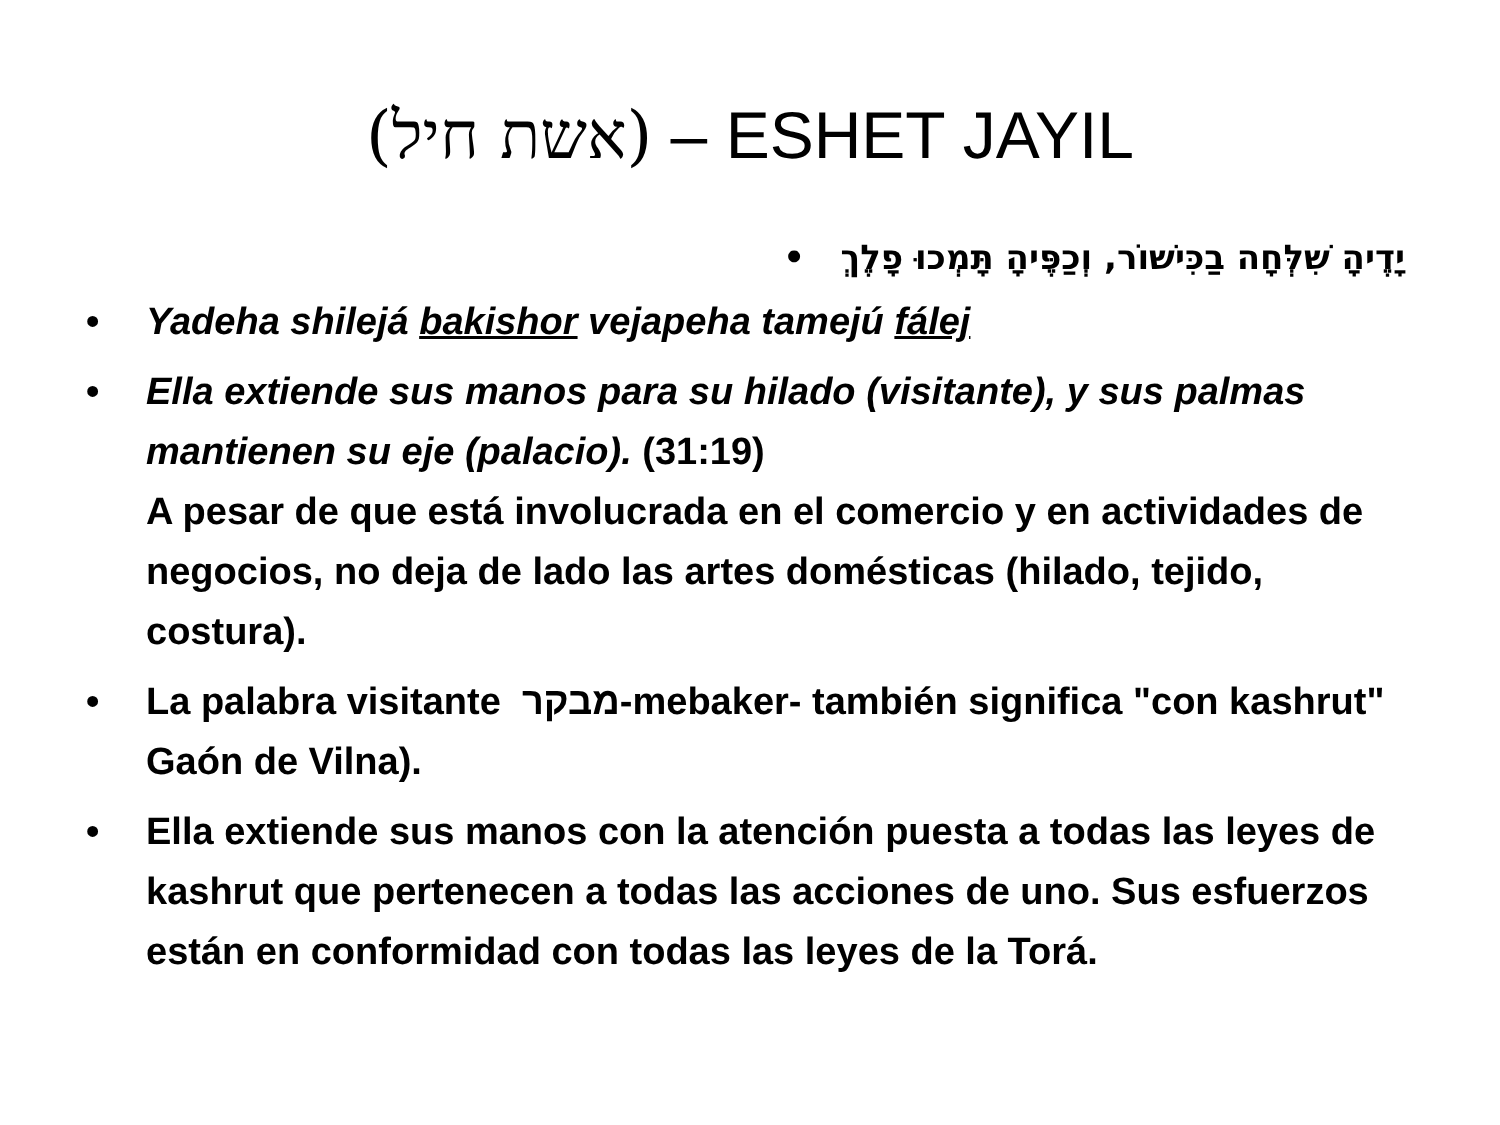(אשת חיל) – ESHET JAYIL
יָדֶיהָ שִׁלְּחָה בַכִּישׁוֹר, וְכַפֶּיהָ תָּמְכוּ פָלֶךְ •
• Yadeha shilejá bakishor vejapeha tamejú fálej
• Ella extiende sus manos para su hilado (visitante), y sus palmas mantienen su eje (palacio). (31:19)
A pesar de que está involucrada en el comercio y en actividades de negocios, no deja de lado las artes domésticas (hilado, tejido, costura).
• La palabra visitante מבקר-mebaker- también significa "con kashrut" Gaón de Vilna).
• Ella extiende sus manos con la atención puesta a todas las leyes de kashrut que pertenecen a todas las acciones de uno. Sus esfuerzos están en conformidad con todas las leyes de la Torá.